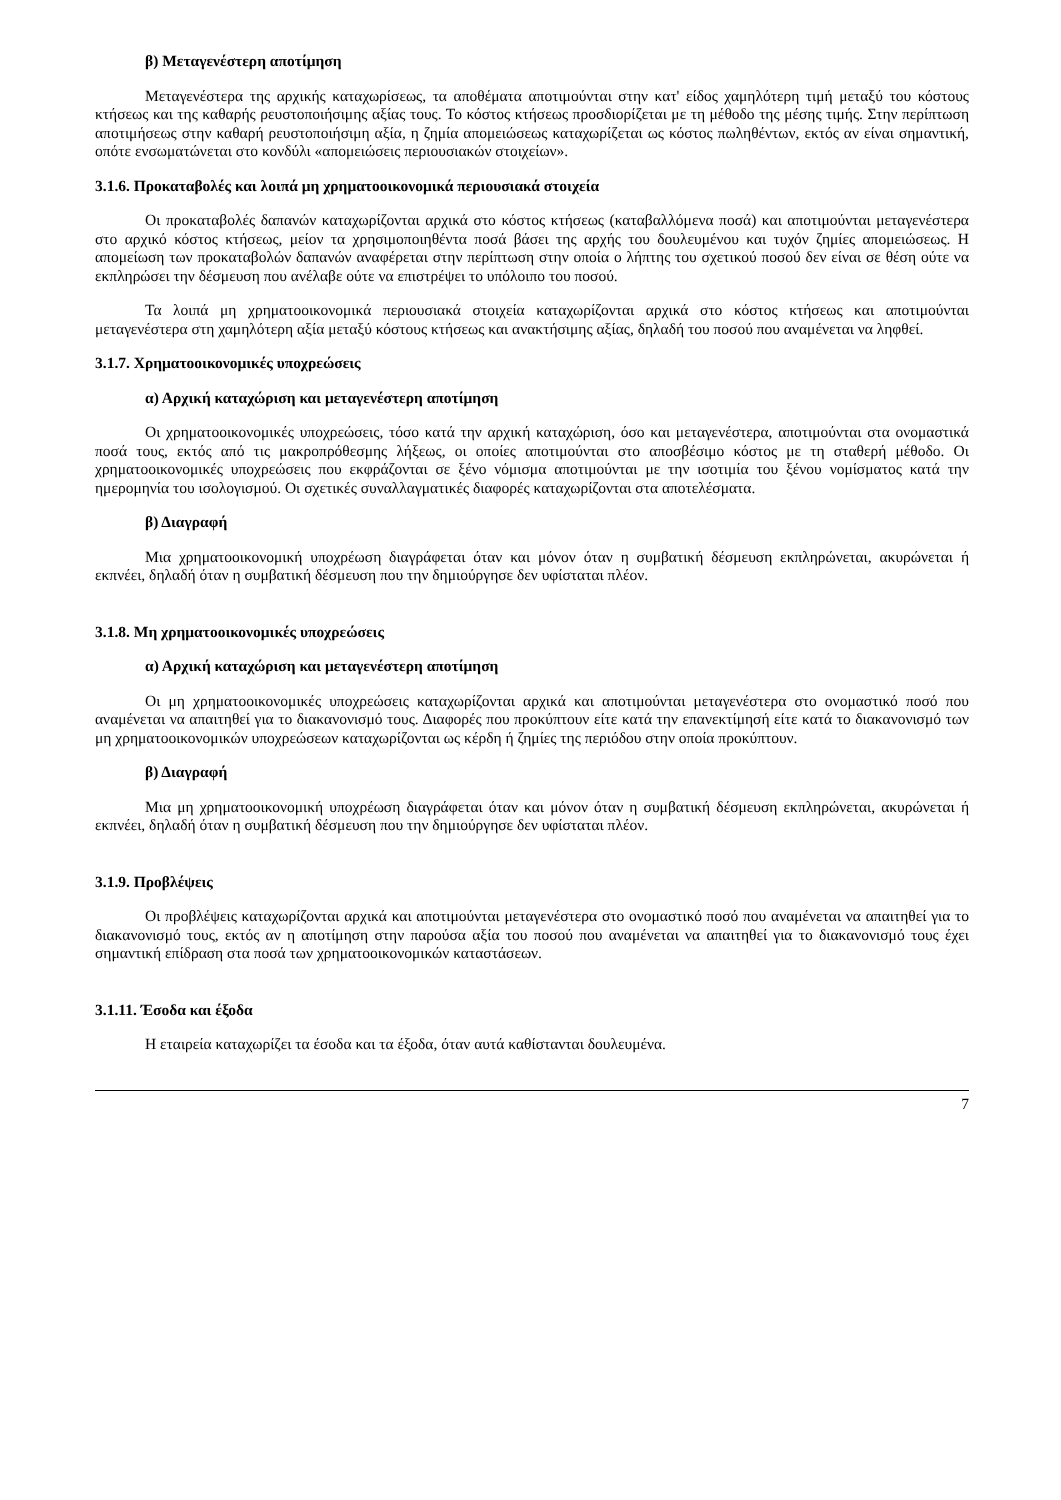β) Μεταγενέστερη αποτίμηση
Μεταγενέστερα της αρχικής καταχωρίσεως, τα αποθέματα αποτιμούνται στην κατ' είδος χαμηλότερη τιμή μεταξύ του κόστους κτήσεως και της καθαρής ρευστοποιήσιμης αξίας τους. Το κόστος κτήσεως προσδιορίζεται με τη μέθοδο της μέσης τιμής. Στην περίπτωση αποτιμήσεως στην καθαρή ρευστοποιήσιμη αξία, η ζημία απομειώσεως καταχωρίζεται ως κόστος πωληθέντων, εκτός αν είναι σημαντική, οπότε ενσωματώνεται στο κονδύλι «απομειώσεις περιουσιακών στοιχείων».
3.1.6. Προκαταβολές και λοιπά μη χρηματοοικονομικά περιουσιακά στοιχεία
Οι προκαταβολές δαπανών καταχωρίζονται αρχικά στο κόστος κτήσεως (καταβαλλόμενα ποσά) και αποτιμούνται μεταγενέστερα στο αρχικό κόστος κτήσεως, μείον τα χρησιμοποιηθέντα ποσά βάσει της αρχής του δουλευμένου και τυχόν ζημίες απομειώσεως. Η απομείωση των προκαταβολών δαπανών αναφέρεται στην περίπτωση στην οποία ο λήπτης του σχετικού ποσού δεν είναι σε θέση ούτε να εκπληρώσει την δέσμευση που ανέλαβε ούτε να επιστρέψει το υπόλοιπο του ποσού.
Τα λοιπά μη χρηματοοικονομικά περιουσιακά στοιχεία καταχωρίζονται αρχικά στο κόστος κτήσεως και αποτιμούνται μεταγενέστερα στη χαμηλότερη αξία μεταξύ κόστους κτήσεως και ανακτήσιμης αξίας, δηλαδή του ποσού που αναμένεται να ληφθεί.
3.1.7. Χρηματοοικονομικές υποχρεώσεις
α) Αρχική καταχώριση και μεταγενέστερη αποτίμηση
Οι χρηματοοικονομικές υποχρεώσεις, τόσο κατά την αρχική καταχώριση, όσο και μεταγενέστερα, αποτιμούνται στα ονομαστικά ποσά τους, εκτός από τις μακροπρόθεσμης λήξεως, οι οποίες αποτιμούνται στο αποσβέσιμο κόστος με τη σταθερή μέθοδο. Οι χρηματοοικονομικές υποχρεώσεις που εκφράζονται σε ξένο νόμισμα αποτιμούνται με την ισοτιμία του ξένου νομίσματος κατά την ημερομηνία του ισολογισμού. Οι σχετικές συναλλαγματικές διαφορές καταχωρίζονται στα αποτελέσματα.
β) Διαγραφή
Μια χρηματοοικονομική υποχρέωση διαγράφεται όταν και μόνον όταν η συμβατική δέσμευση εκπληρώνεται, ακυρώνεται ή εκπνέει, δηλαδή όταν η συμβατική δέσμευση που την δημιούργησε δεν υφίσταται πλέον.
3.1.8. Μη χρηματοοικονομικές υποχρεώσεις
α) Αρχική καταχώριση και μεταγενέστερη αποτίμηση
Οι μη χρηματοοικονομικές υποχρεώσεις καταχωρίζονται αρχικά και αποτιμούνται μεταγενέστερα στο ονομαστικό ποσό που αναμένεται να απαιτηθεί για το διακανονισμό τους. Διαφορές που προκύπτουν είτε κατά την επανεκτίμησή είτε κατά το διακανονισμό των μη χρηματοοικονομικών υποχρεώσεων καταχωρίζονται ως κέρδη ή ζημίες της περιόδου στην οποία προκύπτουν.
β) Διαγραφή
Μια μη χρηματοοικονομική υποχρέωση διαγράφεται όταν και μόνον όταν η συμβατική δέσμευση εκπληρώνεται, ακυρώνεται ή εκπνέει, δηλαδή όταν η συμβατική δέσμευση που την δημιούργησε δεν υφίσταται πλέον.
3.1.9. Προβλέψεις
Οι προβλέψεις καταχωρίζονται αρχικά και αποτιμούνται μεταγενέστερα στο ονομαστικό ποσό που αναμένεται να απαιτηθεί για το διακανονισμό τους, εκτός αν η αποτίμηση στην παρούσα αξία του ποσού που αναμένεται να απαιτηθεί για το διακανονισμό τους έχει σημαντική επίδραση στα ποσά των χρηματοοικονομικών καταστάσεων.
3.1.11. Έσοδα και έξοδα
Η εταιρεία καταχωρίζει τα έσοδα και τα έξοδα, όταν αυτά καθίστανται δουλευμένα.
7